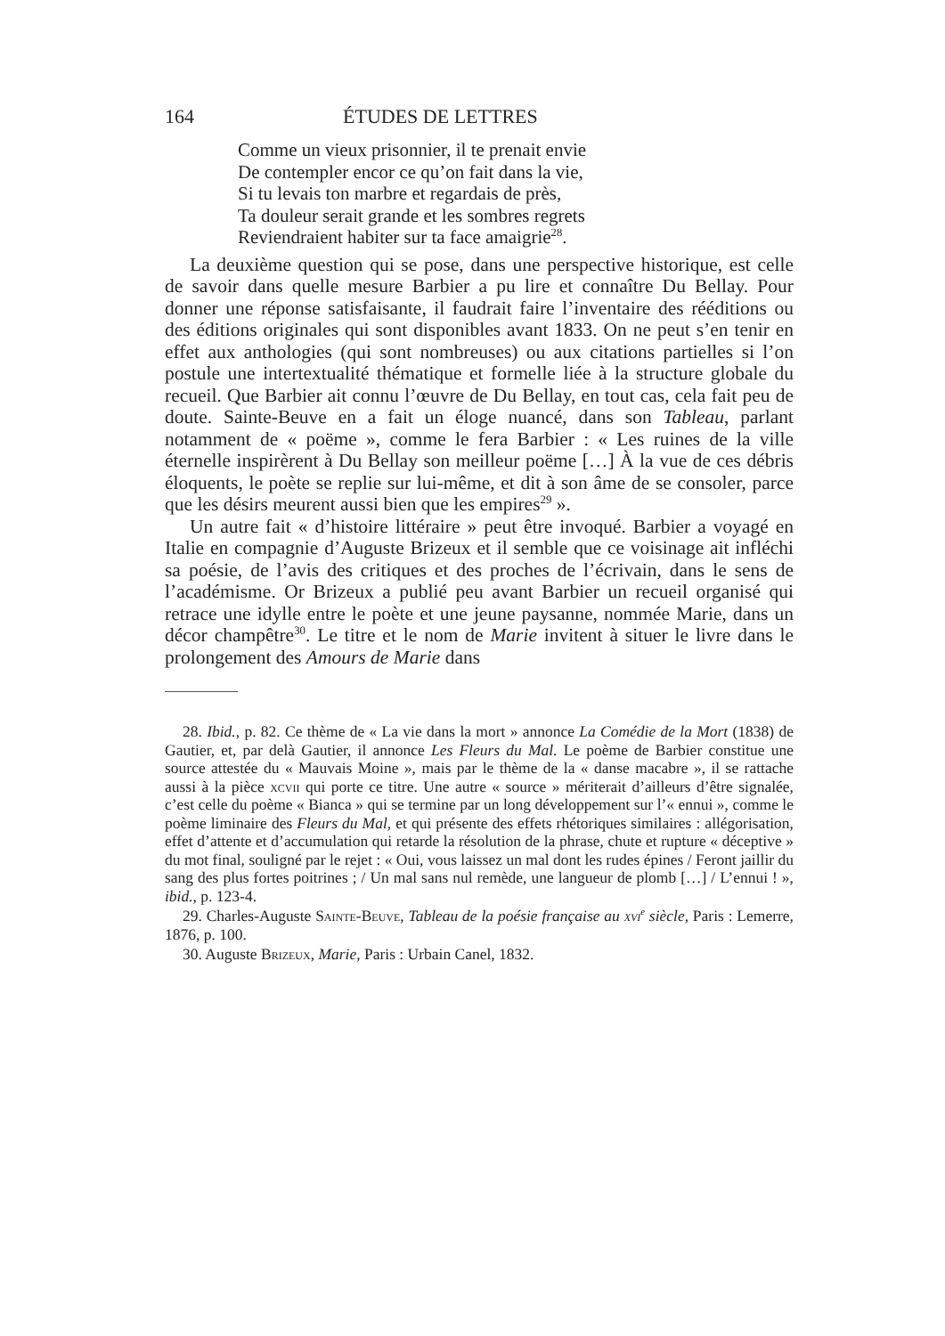164 ÉTUDES DE LETTRES
Comme un vieux prisonnier, il te prenait envie
De contempler encor ce qu’on fait dans la vie,
Si tu levais ton marbre et regardais de près,
Ta douleur serait grande et les sombres regrets
Reviendraient habiter sur ta face amaigrie<sup>28</sup>.
La deuxième question qui se pose, dans une perspective historique, est celle de savoir dans quelle mesure Barbier a pu lire et connaître Du Bellay. Pour donner une réponse satisfaisante, il faudrait faire l’inventaire des rééditions ou des éditions originales qui sont disponibles avant 1833. On ne peut s’en tenir en effet aux anthologies (qui sont nombreuses) ou aux citations partielles si l’on postule une intertextualité thématique et formelle liée à la structure globale du recueil. Que Barbier ait connu l’œuvre de Du Bellay, en tout cas, cela fait peu de doute. Sainte-Beuve en a fait un éloge nuancé, dans son Tableau, parlant notamment de « poëme », comme le fera Barbier : « Les ruines de la ville éternelle inspirèrent à Du Bellay son meilleur poëme […] À la vue de ces débris éloquents, le poète se replie sur lui-même, et dit à son âme de se consoler, parce que les désirs meurent aussi bien que les empires<sup>29</sup> ».
Un autre fait « d’histoire littéraire » peut être invoqué. Barbier a voyagé en Italie en compagnie d’Auguste Brizeux et il semble que ce voisinage ait infléchi sa poésie, de l’avis des critiques et des proches de l’écrivain, dans le sens de l’académisme. Or Brizeux a publié peu avant Barbier un recueil organisé qui retrace une idylle entre le poète et une jeune paysanne, nommée Marie, dans un décor champêtre<sup>30</sup>. Le titre et le nom de Marie invitent à situer le livre dans le prolongement des Amours de Marie dans
28. Ibid., p. 82. Ce thème de « La vie dans la mort » annonce La Comédie de la Mort (1838) de Gautier, et, par delà Gautier, il annonce Les Fleurs du Mal. Le poème de Barbier constitue une source attestée du « Mauvais Moine », mais par le thème de la « danse macabre », il se rattache aussi à la pièce xcvii qui porte ce titre. Une autre « source » mériterait d’ailleurs d’être signalée, c’est celle du poème « Bianca » qui se termine par un long développement sur l’« ennui », comme le poème liminaire des Fleurs du Mal, et qui présente des effets rhétoriques similaires : allégorisation, effet d’attente et d’accumulation qui retarde la résolution de la phrase, chute et rupture « déceptive » du mot final, souligné par le rejet : « Oui, vous laissez un mal dont les rudes épines / Feront jaillir du sang des plus fortes poitrines ; / Un mal sans nul remède, une langueur de plomb […] / L’ennui ! », ibid., p. 123-4.
29. Charles-Auguste Sainte-Beuve, Tableau de la poésie française au xvi<sup>e</sup> siècle, Paris : Lemerre, 1876, p. 100.
30. Auguste Brizeux, Marie, Paris : Urbain Canel, 1832.